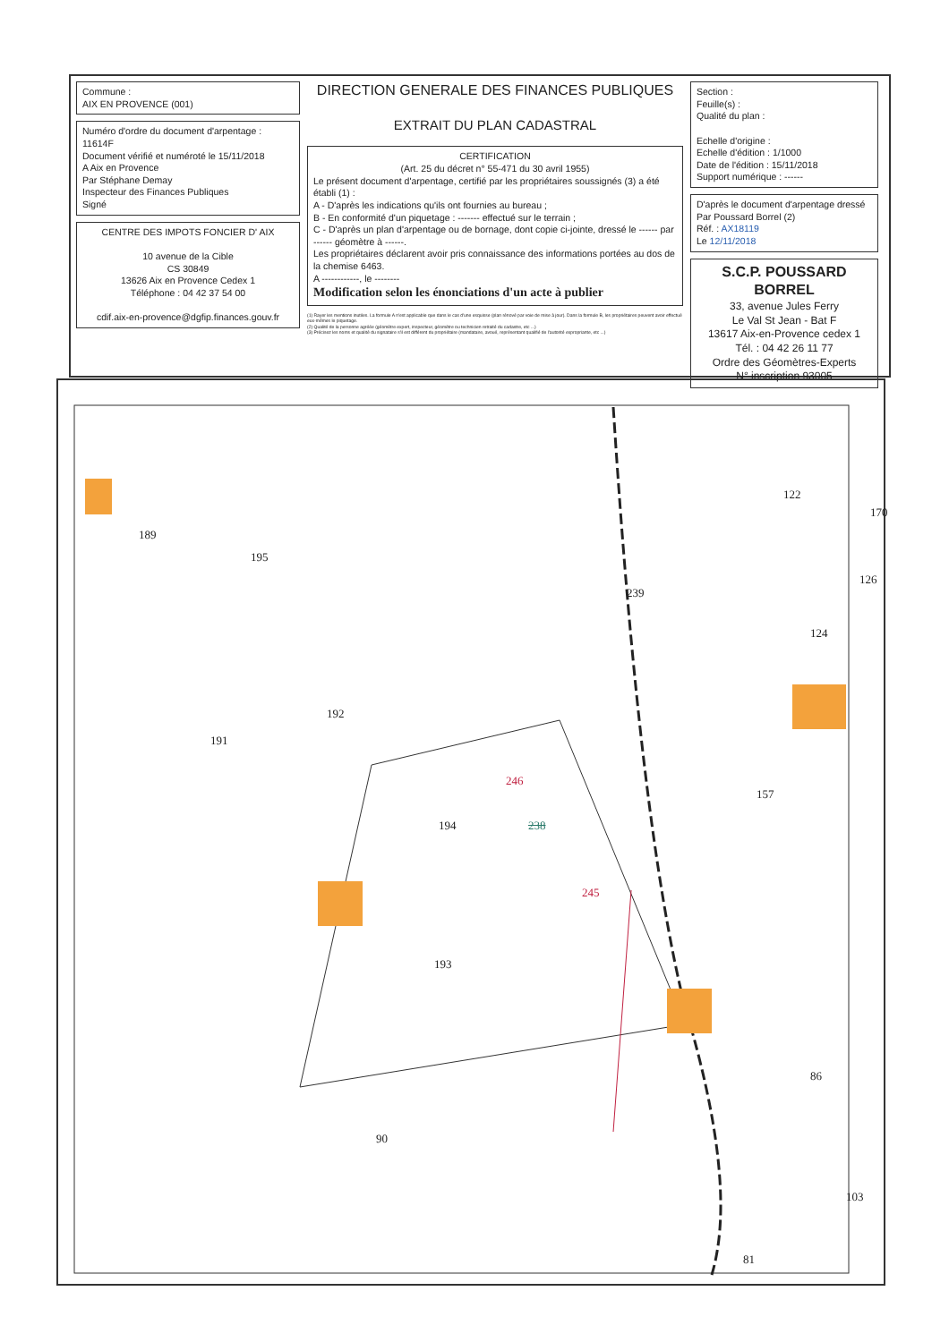Commune :
AIX EN PROVENCE (001)
Numéro d'ordre du document d'arpentage : 11614F
Document vérifié et numéroté le 15/11/2018
A Aix en Provence
Par Stéphane Demay
Inspecteur des Finances Publiques
Signé
CENTRE DES IMPOTS FONCIER D' AIX
10 avenue de la Cible
CS 30849
13626 Aix en Provence Cedex 1
Téléphone : 04 42 37 54 00
cdif.aix-en-provence@dgfip.finances.gouv.fr
DIRECTION GENERALE DES FINANCES PUBLIQUES
EXTRAIT DU PLAN CADASTRAL
CERTIFICATION
(Art. 25 du décret n° 55-471 du 30 avril 1955)
Le présent document d'arpentage, certifié par les propriétaires soussignés (3) a été établi (1) :
A - D'après les indications qu'ils ont fournies au bureau ;
B - En conformité d'un piquetage : ------- effectué sur le terrain ;
C - D'après un plan d'arpentage ou de bornage, dont copie ci-jointe, dressé le ------ par ------ géomètre à ------.
Les propriétaires déclarent avoir pris connaissance des informations portées au dos de la chemise 6463.
A ------------, le --------
Modification selon les énonciations d'un acte à publier
(1) Rayer les mentions inutiles. La formule A n'est applicable que dans le cas d'une esquisse (plan rénové par voie de mise à jour). Dans la formule B, les propriétaires peuvent avoir effectué eux-mêmes le piquetage.
(2) Qualité de la personne agréée (géomètre expert, inspecteur, géomètre ou technicien retraité du cadastre, etc ...)
(3) Précisez les noms et qualité du signataire s'il est différent du propriétaire (mandataire, avoué, représentant qualifié de l'autorité expropriante, etc ...)
Section :
Feuille(s) :
Qualité du plan :
Echelle d'origine :
Echelle d'édition : 1/1000
Date de l'édition : 15/11/2018
Support numérique : ------
D'après le document d'arpentage dressé
Par Poussard Borrel (2)
Réf. : AX18119
Le 12/11/2018
S.C.P. POUSSARD BORREL
33, avenue Jules Ferry
Le Val St Jean - Bat F
13617 Aix-en-Provence cedex 1
Tél. : 04 42 26 11 77
Ordre des Géomètres-Experts
N° inscription 93005
189
195
239
122
170
126
124
192
191
246
157
194 238
245
193
86
90
103
81